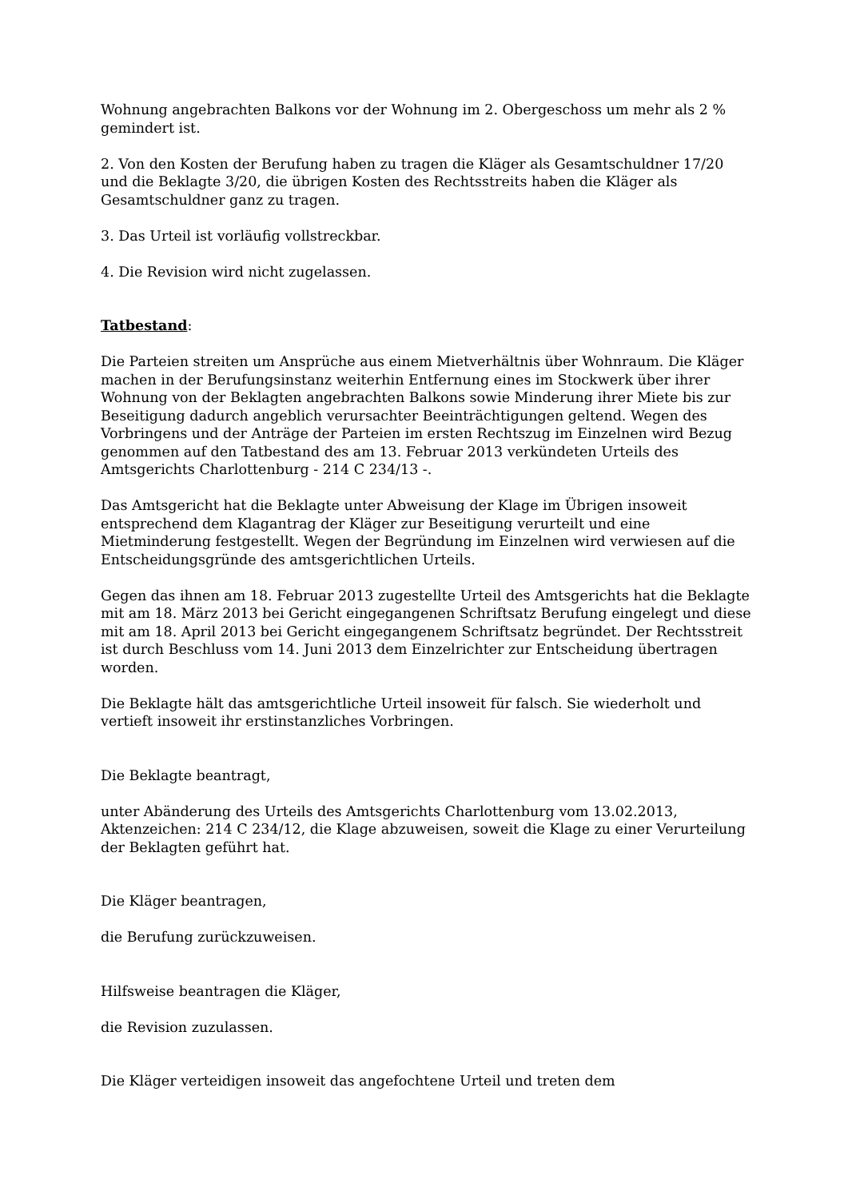Wohnung angebrachten Balkons vor der Wohnung im 2. Obergeschoss um mehr als 2 % gemindert ist.
2. Von den Kosten der Berufung haben zu tragen die Kläger als Gesamtschuldner 17/20 und die Beklagte 3/20, die übrigen Kosten des Rechtsstreits haben die Kläger als Gesamtschuldner ganz zu tragen.
3. Das Urteil ist vorläufig vollstreckbar.
4. Die Revision wird nicht zugelassen.
Tatbestand:
Die Parteien streiten um Ansprüche aus einem Mietverhältnis über Wohnraum. Die Kläger machen in der Berufungsinstanz weiterhin Entfernung eines im Stockwerk über ihrer Wohnung von der Beklagten angebrachten Balkons sowie Minderung ihrer Miete bis zur Beseitigung dadurch angeblich verursachter Beeinträchtigungen geltend. Wegen des Vorbringens und der Anträge der Parteien im ersten Rechtszug im Einzelnen wird Bezug genommen auf den Tatbestand des am 13. Februar 2013 verkündeten Urteils des Amtsgerichts Charlottenburg - 214 C 234/13 -.
Das Amtsgericht hat die Beklagte unter Abweisung der Klage im Übrigen insoweit entsprechend dem Klagantrag der Kläger zur Beseitigung verurteilt und eine Mietminderung festgestellt. Wegen der Begründung im Einzelnen wird verwiesen auf die Entscheidungsgründe des amtsgerichtlichen Urteils.
Gegen das ihnen am 18. Februar 2013 zugestellte Urteil des Amtsgerichts hat die Beklagte mit am 18. März 2013 bei Gericht eingegangenen Schriftsatz Berufung eingelegt und diese mit am 18. April 2013 bei Gericht eingegangenem Schriftsatz begründet. Der Rechtsstreit ist durch Beschluss vom 14. Juni 2013 dem Einzelrichter zur Entscheidung übertragen worden.
Die Beklagte hält das amtsgerichtliche Urteil insoweit für falsch. Sie wiederholt und vertieft insoweit ihr erstinstanzliches Vorbringen.
Die Beklagte beantragt,
unter Abänderung des Urteils des Amtsgerichts Charlottenburg vom 13.02.2013, Aktenzeichen: 214 C 234/12, die Klage abzuweisen, soweit die Klage zu einer Verurteilung der Beklagten geführt hat.
Die Kläger beantragen,
die Berufung zurückzuweisen.
Hilfsweise beantragen die Kläger,
die Revision zuzulassen.
Die Kläger verteidigen insoweit das angefochtene Urteil und treten dem